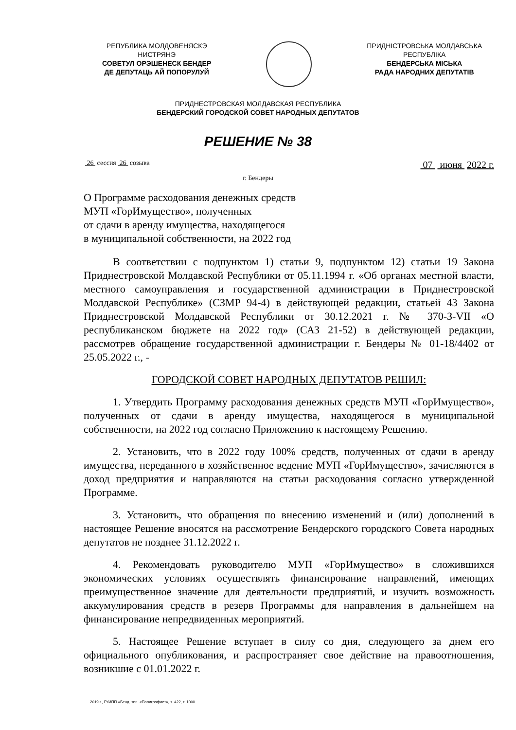РЕПУБЛИКА МОЛДОВЕНЯСКЭ
НИСТРЯНЭ
СОВЕТУЛ ОРЭШЕНЕСК БЕНДЕР
ДЕ ДЕПУТАЦЬ АЙ ПОПОРУЛУЙ
ПРИДНІСТРОВСЬКА МОЛДАВСЬКА
РЕСПУБЛІКА
БЕНДЕРСЬКА МІСЬКА
РАДА НАРОДНИХ ДЕПУТАТІВ
ПРИДНЕСТРОВСКАЯ МОЛДАВСКАЯ РЕСПУБЛИКА
БЕНДЕРСКИЙ ГОРОДСКОЙ СОВЕТ НАРОДНЫХ ДЕПУТАТОВ
РЕШЕНИЕ № 38
26 сессия 26 созыва
07 июня 2022 г.
г. Бендеры
О Программе расходования денежных средств
МУП «ГорИмущество», полученных
от сдачи в аренду имущества, находящегося
в муниципальной собственности, на 2022 год
В соответствии с подпунктом 1) статьи 9, подпунктом 12) статьи 19 Закона Приднестровской Молдавской Республики от 05.11.1994 г. «Об органах местной власти, местного самоуправления и государственной администрации в Приднестровской Молдавской Республике» (СЗМР 94-4) в действующей редакции, статьей 43 Закона Приднестровской Молдавской Республики от 30.12.2021 г. № 370-З-VII «О республиканском бюджете на 2022 год» (САЗ 21-52) в действующей редакции, рассмотрев обращение государственной администрации г. Бендеры № 01-18/4402 от 25.05.2022 г., -
ГОРОДСКОЙ СОВЕТ НАРОДНЫХ ДЕПУТАТОВ РЕШИЛ:
1. Утвердить Программу расходования денежных средств МУП «ГорИмущество», полученных от сдачи в аренду имущества, находящегося в муниципальной собственности, на 2022 год согласно Приложению к настоящему Решению.
2. Установить, что в 2022 году 100% средств, полученных от сдачи в аренду имущества, переданного в хозяйственное ведение МУП «ГорИмущество», зачисляются в доход предприятия и направляются на статьи расходования согласно утвержденной Программе.
3. Установить, что обращения по внесению изменений и (или) дополнений в настоящее Решение вносятся на рассмотрение Бендерского городского Совета народных депутатов не позднее 31.12.2022 г.
4. Рекомендовать руководителю МУП «ГорИмущество» в сложившихся экономических условиях осуществлять финансирование направлений, имеющих преимущественное значение для деятельности предприятий, и изучить возможность аккумулирования средств в резерв Программы для направления в дальнейшем на финансирование непредвиденных мероприятий.
5. Настоящее Решение вступает в силу со дня, следующего за днем его официального опубликования, и распространяет свое действие на правоотношения, возникшие с 01.01.2022 г.
2019 г., ГУИПП «Бенд. тип. «Полиграфист», з. 422, т. 1000.